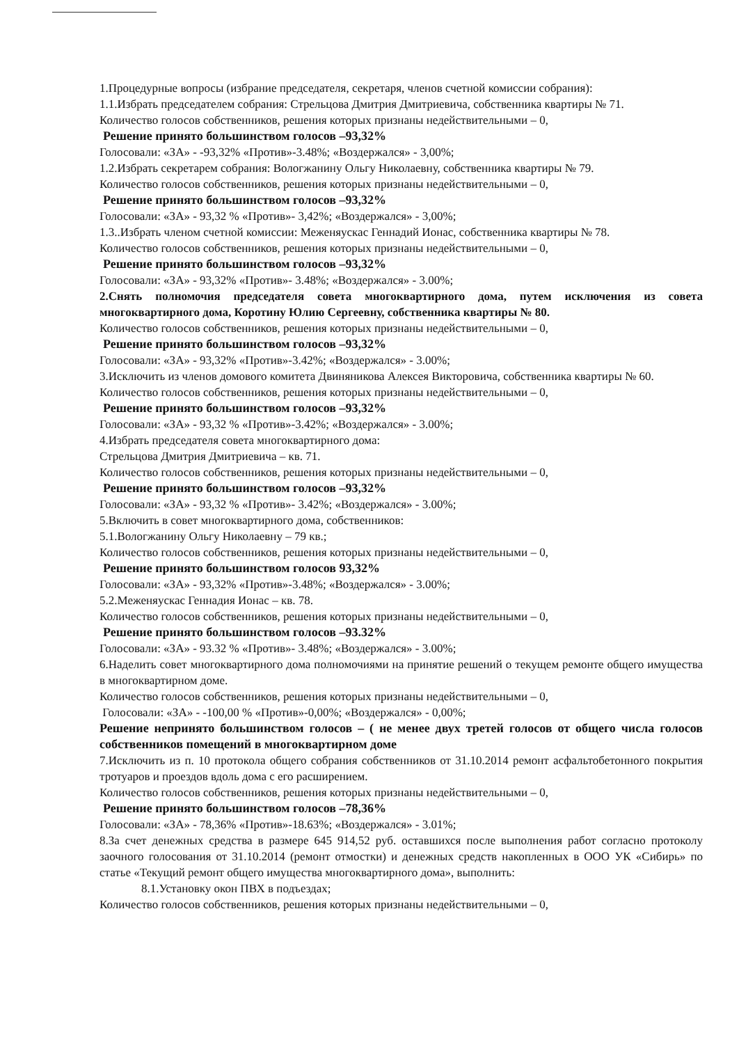1.Процедурные вопросы (избрание председателя, секретаря, членов счетной комиссии собрания):
1.1.Избрать председателем собрания: Стрельцова Дмитрия Дмитриевича, собственника квартиры № 71.
Количество голосов собственников, решения которых признаны недействительными – 0,
Решение принято большинством голосов –93,32%
Голосовали: «ЗА» - -93,32% «Против»-3.48%; «Воздержался» - 3,00%;
1.2.Избрать секретарем собрания: Вологжанину Ольгу Николаевну, собственника квартиры № 79.
Количество голосов собственников, решения которых признаны недействительными – 0,
Решение принято большинством голосов –93,32%
Голосовали: «ЗА» - 93,32 % «Против»- 3,42%; «Воздержался» - 3,00%;
1.3..Избрать членом счетной комиссии: Меженяускас Геннадий Ионас, собственника квартиры № 78.
Количество голосов собственников, решения которых признаны недействительными – 0,
Решение принято большинством голосов –93,32%
Голосовали: «ЗА» - 93,32% «Против»- 3.48%; «Воздержался» - 3.00%;
2.Снять полномочия председателя совета многоквартирного дома, путем исключения из совета многоквартирного дома, Коротину Юлию Сергеевну, собственника квартиры № 80.
Количество голосов собственников, решения которых признаны недействительными – 0,
Решение принято большинством голосов –93,32%
Голосовали: «ЗА» - 93,32% «Против»-3.42%; «Воздержался» - 3.00%;
3.Исключить из членов домового комитета Двиняникова Алексея Викторовича, собственника квартиры № 60.
Количество голосов собственников, решения которых признаны недействительными – 0,
Решение принято большинством голосов –93,32%
Голосовали: «ЗА» - 93,32 % «Против»-3.42%; «Воздержался» - 3.00%;
4.Избрать председателя совета многоквартирного дома:
Стрельцова Дмитрия Дмитриевича – кв. 71.
Количество голосов собственников, решения которых признаны недействительными – 0,
Решение принято большинством голосов –93,32%
Голосовали: «ЗА» - 93,32 % «Против»- 3.42%; «Воздержался» - 3.00%;
5.Включить в совет многоквартирного дома, собственников:
5.1.Вологжанину Ольгу Николаевну – 79 кв.;
Количество голосов собственников, решения которых признаны недействительными – 0,
Решение принято большинством голосов 93,32%
Голосовали: «ЗА» - 93,32% «Против»-3.48%; «Воздержался» - 3.00%;
5.2.Меженяускас Геннадия Ионас – кв. 78.
Количество голосов собственников, решения которых признаны недействительными – 0,
Решение принято большинством голосов –93.32%
Голосовали: «ЗА» - 93.32 % «Против»- 3.48%; «Воздержался» - 3.00%;
6.Наделить совет многоквартирного дома полномочиями на принятие решений о текущем ремонте общего имущества в многоквартирном доме.
Количество голосов собственников, решения которых признаны недействительными – 0,
Голосовали: «ЗА» - -100,00 % «Против»-0,00%; «Воздержался» - 0,00%;
Решение непринято большинством голосов – ( не менее двух третей голосов от общего числа голосов собственников помещений в многоквартирном доме
7.Исключить из п. 10 протокола общего собрания собственников от 31.10.2014 ремонт асфальтобетонного покрытия тротуаров и проездов вдоль дома с его расширением.
Количество голосов собственников, решения которых признаны недействительными – 0,
Решение принято большинством голосов –78,36%
Голосовали: «ЗА» - 78,36% «Против»-18.63%; «Воздержался» - 3.01%;
8.За счет денежных средства в размере 645 914,52 руб. оставшихся после выполнения работ согласно протоколу заочного голосования от 31.10.2014 (ремонт отмостки) и денежных средств накопленных в ООО УК «Сибирь» по статье «Текущий ремонт общего имущества многоквартирного дома», выполнить:
8.1.Установку окон ПВХ в подъездах;
Количество голосов собственников, решения которых признаны недействительными – 0,